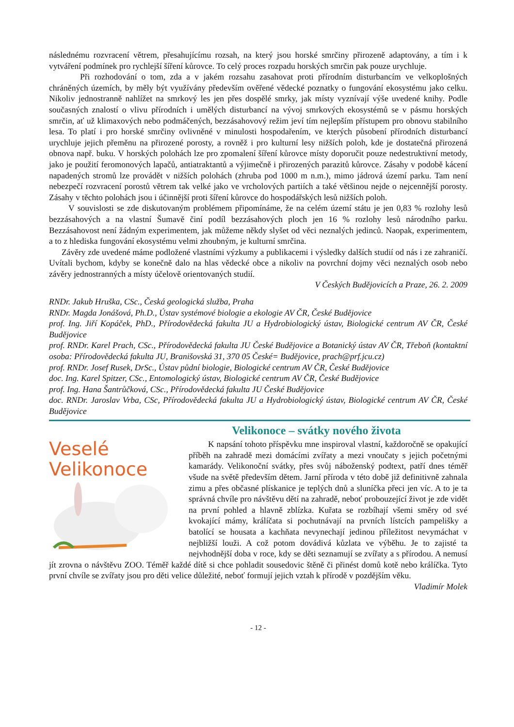následnému rozvracení větrem, přesahujícímu rozsah, na který jsou horské smrčiny přirozeně adaptovány, a tím i k vytváření podmínek pro rychlejší šíření kůrovce. To celý proces rozpadu horských smrčin pak pouze urychluje.
Při rozhodování o tom, zda a v jakém rozsahu zasahovat proti přírodním disturbancím ve velkoplošných chráněných územích, by měly být využívány především ověřené vědecké poznatky o fungování ekosystému jako celku. Nikoliv jednostranně nahlížet na smrkový les jen přes dospělé smrky, jak místy vyznívají výše uvedené knihy. Podle současných znalostí o vlivu přírodních i umělých disturbancí na vývoj smrkových ekosystémů se v pásmu horských smrčin, ať už klimaxových nebo podmáčených, bezzásahovový režim jeví tím nejlepším přístupem pro obnovu stabilního lesa. To platí i pro horské smrčiny ovlivněné v minulosti hospodařením, ve kterých působení přírodních disturbancí urychluje jejich přeměnu na přirozené porosty, a rovněž i pro kulturní lesy nižších poloh, kde je dostatečná přirozená obnova např. buku. V horských polohách lze pro zpomalení šíření kůrovce místy doporučit pouze nedestruktivní metody, jako je použití feromonových lapačů, antiatraktantů a výjimečně i přirozených parazitů kůrovce. Zásahy v podobě kácení napadených stromů lze provádět v nižších polohách (zhruba pod 1000 m n.m.), mimo jádrová území parku. Tam není nebezpečí rozvracení porostů větrem tak velké jako ve vrcholových partiích a také většinou nejde o nejcennější porosty. Zásahy v těchto polohách jsou i účinnější proti šíření kůrovce do hospodářských lesů nižších poloh.
V souvislosti se zde diskutovaným problémem připomínáme, že na celém území státu je jen 0,83 % rozlohy lesů bezzásahových a na vlastní Šumavě činí podíl bezzásahových ploch jen 16 % rozlohy lesů národního parku. Bezzásahovost není žádným experimentem, jak můžeme někdy slyšet od věci neznalých jedinců. Naopak, experimentem, a to z hlediska fungování ekosystému velmi zhoubným, je kulturní smrčina.
Závěry zde uvedené máme podložené vlastními výzkumy a publikacemi i výsledky dalších studií od nás i ze zahraničí. Uvítali bychom, kdyby se konečně dalo na hlas vědecké obce a nikoliv na povrchní dojmy věci neznalých osob nebo závěry jednostranných a místy účelově orientovaných studií.
V Českých Budějovicích a Praze, 26. 2. 2009
RNDr. Jakub Hruška, CSc., Česká geologická služba, Praha
RNDr. Magda Jonášová, Ph.D., Ústav systémové biologie a ekologie AV ČR, České Budějovice
prof. Ing. Jiří Kopáček, PhD., Přírodovědecká fakulta JU a Hydrobiologický ústav, Biologické centrum AV ČR, České Budějovice
prof. RNDr. Karel Prach, CSc., Přírodovědecká fakulta JU České Budějovice a Botanický ústav AV ČR, Třeboň (kontaktní osoba: Přírodovědecká fakulta JU, Branišovská 31, 370 05 České= Budějovice, prach@prf.jcu.cz)
prof. RNDr. Josef Rusek, DrSc., Ústav půdní biologie, Biologické centrum AV ČR, České Budějovice
doc. Ing. Karel Spitzer, CSc., Entomologický ústav, Biologické centrum AV ČR, České Budějovice
prof. Ing. Hana Šantrůčková, CSc., Přírodovědecká fakulta JU České Budějovice
doc. RNDr. Jaroslav Vrba, CSc, Přírodovědecká fakulta JU a Hydrobiologický ústav, Biologické centrum AV ČR, České Budějovice
Velikonoce – svátky nového života
Veselé
Velikonoce
K napsání tohoto příspěvku mne inspiroval vlastní, každoročně se opakující příběh na zahradě mezi domácími zvířaty a mezi vnoučaty s jejich početnými kamarády. Velikonoční svátky, přes svůj náboženský podtext, patří dnes téměř všude na světě především dětem. Jarní příroda v této době již definitivně zahnala zimu a přes občasné plískanice je teplých dnů a sluníčka přeci jen víc. A to je ta správná chvíle pro návštěvu dětí na zahradě, neboť probouzející život je zde vidět na první pohled a hlavně zblízka. Kuřata se rozbíhají všemi směry od své kvokající mámy, králíčata si pochutnávají na prvních lístcích pampelišky a batolící se housata a kachňata nevynechají jedinou příležitost nevymáchat v nejbližší louži. A což potom dovádivá kůzlata ve výběhu. Je to zajisté ta nejvhodnější doba v roce, kdy se děti seznamují se zvířaty a s přírodou. A nemusí jít zrovna o návštěvu ZOO. Téměř každé dítě si chce pohladit sousedovic štěně či přinést domů kotě nebo králíčka. Tyto první chvíle se zvířaty jsou pro děti velice důležité, neboť formují jejich vztah k přírodě v pozdějším věku.
Vladimír Molek
- 12 -